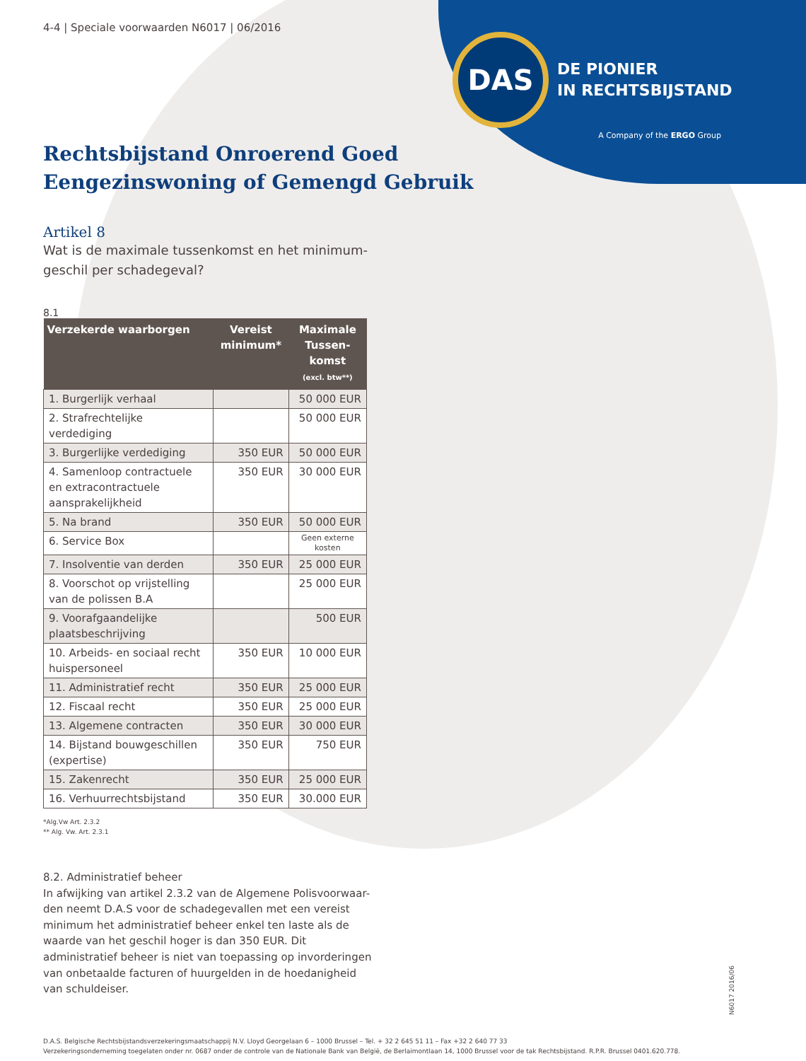DAS
DE PIONIER
IN RECHTSBIJSTAND
A Company of the ERGO Group
4-4 | Speciale voorwaarden N6017 | 06/2016
Rechtsbijstand Onroerend Goed
Eengezinswoning of Gemengd Gebruik
Artikel 8
Wat is de maximale tussenkomst en het minimum-geschil per schadegeval?
8.1
| Verzekerde waarborgen | Vereist minimum* | Maximale Tussen-komst (excl. btw**) |
| --- | --- | --- |
| 1. Burgerlijk verhaal | | 50 000 EUR |
| 2. Strafrechtelijke verdediging | | 50 000 EUR |
| 3. Burgerlijke verdediging | 350 EUR | 50 000 EUR |
| 4. Samenloop contractuele en extracontractuele aansprakelijkheid | 350 EUR | 30 000 EUR |
| 5. Na brand | 350 EUR | 50 000 EUR |
| 6. Service Box | | Geen externe kosten |
| 7. Insolventie van derden | 350 EUR | 25 000 EUR |
| 8. Voorschot op vrijstelling van de polissen B.A | | 25 000 EUR |
| 9. Voorafgaandelijke plaatsbeschrijving | | 500 EUR |
| 10. Arbeids- en sociaal recht huispersoneel | 350 EUR | 10 000 EUR |
| 11. Administratief recht | 350 EUR | 25 000 EUR |
| 12. Fiscaal recht | 350 EUR | 25 000 EUR |
| 13. Algemene contracten | 350 EUR | 30 000 EUR |
| 14. Bijstand bouwgeschillen (expertise) | 350 EUR | 750 EUR |
| 15. Zakenrecht | 350 EUR | 25 000 EUR |
| 16. Verhuurrechtsbijstand | 350 EUR | 30.000 EUR |
*Alg.Vw Art. 2.3.2
** Alg. Vw. Art. 2.3.1
8.2. Administratief beheer
In afwijking van artikel 2.3.2 van de Algemene Polisvoorwaar-den neemt D.A.S voor de schadegevallen met een vereist minimum het administratief beheer enkel ten laste als de waarde van het geschil hoger is dan 350 EUR. Dit administratief beheer is niet van toepassing op invorderingen van onbetaalde facturen of huurgelden in de hoedanigheid van schuldeiser.
D.A.S. Belgische Rechtsbijstandsverzekeringsmaatschappij N.V. Lloyd Georgelaan 6 – 1000 Brussel – Tel. + 32 2 645 51 11 – Fax +32 2 640 77 33
Verzekeringsonderneming toegelaten onder nr. 0687 onder de controle van de Nationale Bank van België, de Berlaimontlaan 14, 1000 Brussel voor de tak Rechtsbijstand. R.P.R. Brussel 0401.620.778.
N6017 2016/06